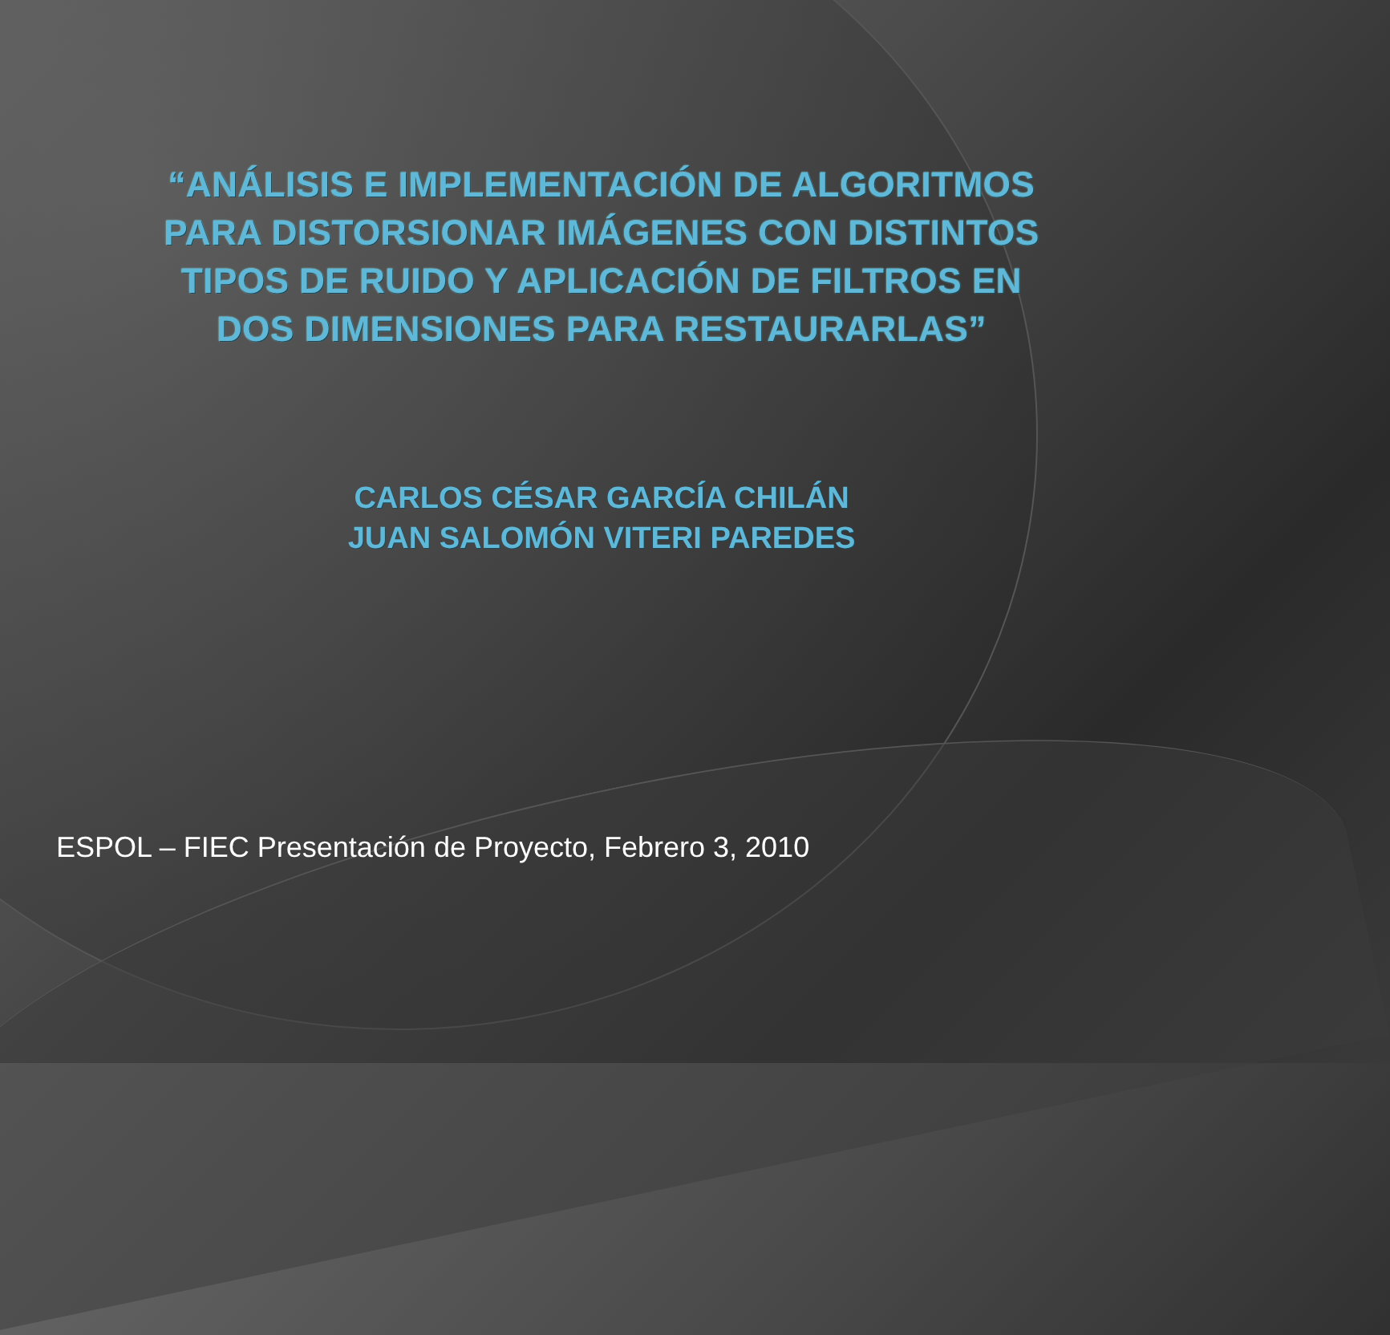“ANÁLISIS E IMPLEMENTACIÓN DE ALGORITMOS PARA DISTORSIONAR IMÁGENES CON DISTINTOS TIPOS DE RUIDO Y APLICACIÓN DE FILTROS EN DOS DIMENSIONES PARA RESTAURARLAS”
CARLOS CÉSAR GARCÍA CHILÁN
JUAN SALOMÓN VITERI PAREDES
ESPOL – FIEC Presentación de Proyecto, Febrero 3, 2010